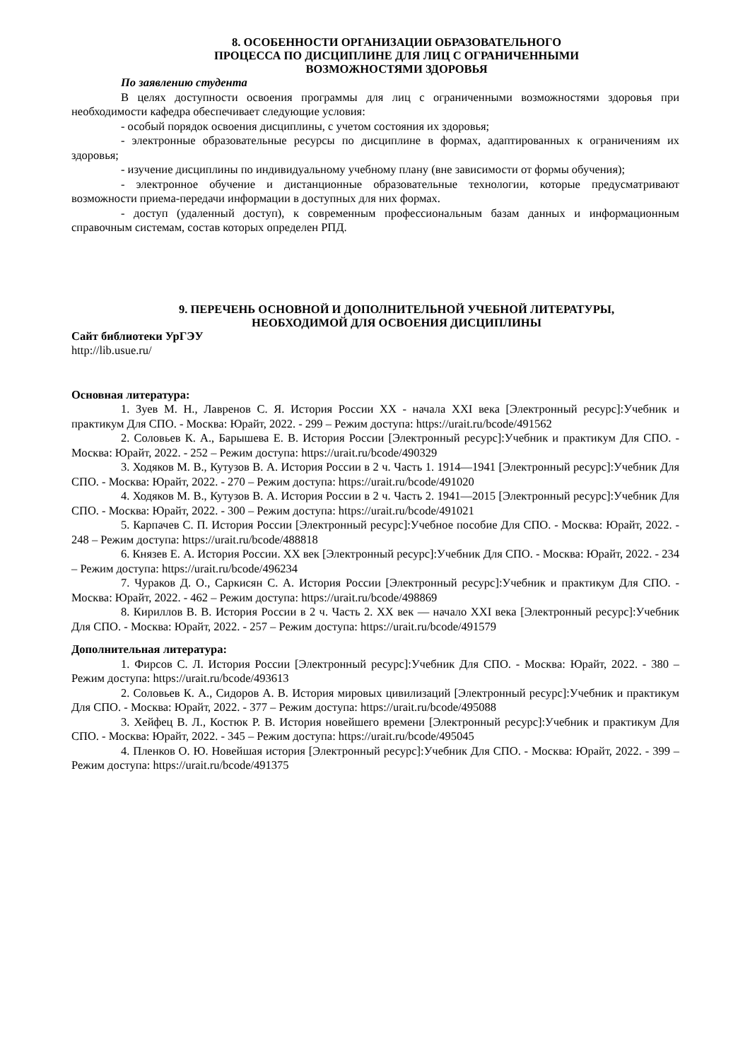8. ОСОБЕННОСТИ ОРГАНИЗАЦИИ ОБРАЗОВАТЕЛЬНОГО
ПРОЦЕССА ПО ДИСЦИПЛИНЕ ДЛЯ ЛИЦ С ОГРАНИЧЕННЫМИ
ВОЗМОЖНОСТЯМИ ЗДОРОВЬЯ
По заявлению студента
В целях доступности освоения программы для лиц с ограниченными возможностями здоровья при необходимости кафедра обеспечивает следующие условия:
- особый порядок освоения дисциплины, с учетом состояния их здоровья;
- электронные образовательные ресурсы по дисциплине в формах, адаптированных к ограничениям их здоровья;
- изучение дисциплины по индивидуальному учебному плану (вне зависимости от формы обучения);
- электронное обучение и дистанционные образовательные технологии, которые предусматривают возможности приема-передачи информации в доступных для них формах.
- доступ (удаленный доступ), к современным профессиональным базам данных и информационным справочным системам, состав которых определен РПД.
9. ПЕРЕЧЕНЬ ОСНОВНОЙ И ДОПОЛНИТЕЛЬНОЙ УЧЕБНОЙ ЛИТЕРАТУРЫ,
НЕОБХОДИМОЙ ДЛЯ ОСВОЕНИЯ ДИСЦИПЛИНЫ
Сайт библиотеки УрГЭУ
http://lib.usue.ru/
Основная литература:
1. Зуев М. Н., Лавренов С. Я. История России XX - начала XXI века [Электронный ресурс]:Учебник и практикум Для СПО. - Москва: Юрайт, 2022. - 299 – Режим доступа: https://urait.ru/bcode/491562
2. Соловьев К. А., Барышева Е. В. История России [Электронный ресурс]:Учебник и практикум Для СПО. - Москва: Юрайт, 2022. - 252 – Режим доступа: https://urait.ru/bcode/490329
3. Ходяков М. В., Кутузов В. А. История России в 2 ч. Часть 1. 1914—1941 [Электронный ресурс]:Учебник Для СПО. - Москва: Юрайт, 2022. - 270 – Режим доступа: https://urait.ru/bcode/491020
4. Ходяков М. В., Кутузов В. А. История России в 2 ч. Часть 2. 1941—2015 [Электронный ресурс]:Учебник Для СПО. - Москва: Юрайт, 2022. - 300 – Режим доступа: https://urait.ru/bcode/491021
5. Карпачев С. П. История России [Электронный ресурс]:Учебное пособие Для СПО. - Москва: Юрайт, 2022. - 248 – Режим доступа: https://urait.ru/bcode/488818
6. Князев Е. А. История России. XX век [Электронный ресурс]:Учебник Для СПО. - Москва: Юрайт, 2022. - 234 – Режим доступа: https://urait.ru/bcode/496234
7. Чураков Д. О., Саркисян С. А. История России [Электронный ресурс]:Учебник и практикум Для СПО. - Москва: Юрайт, 2022. - 462 – Режим доступа: https://urait.ru/bcode/498869
8. Кириллов В. В. История России в 2 ч. Часть 2. XX век — начало XXI века [Электронный ресурс]:Учебник Для СПО. - Москва: Юрайт, 2022. - 257 – Режим доступа: https://urait.ru/bcode/491579
Дополнительная литература:
1. Фирсов С. Л. История России [Электронный ресурс]:Учебник Для СПО. - Москва: Юрайт, 2022. - 380 – Режим доступа: https://urait.ru/bcode/493613
2. Соловьев К. А., Сидоров А. В. История мировых цивилизаций [Электронный ресурс]:Учебник и практикум Для СПО. - Москва: Юрайт, 2022. - 377 – Режим доступа: https://urait.ru/bcode/495088
3. Хейфец В. Л., Костюк Р. В. История новейшего времени [Электронный ресурс]:Учебник и практикум Для СПО. - Москва: Юрайт, 2022. - 345 – Режим доступа: https://urait.ru/bcode/495045
4. Пленков О. Ю. Новейшая история [Электронный ресурс]:Учебник Для СПО. - Москва: Юрайт, 2022. - 399 – Режим доступа: https://urait.ru/bcode/491375